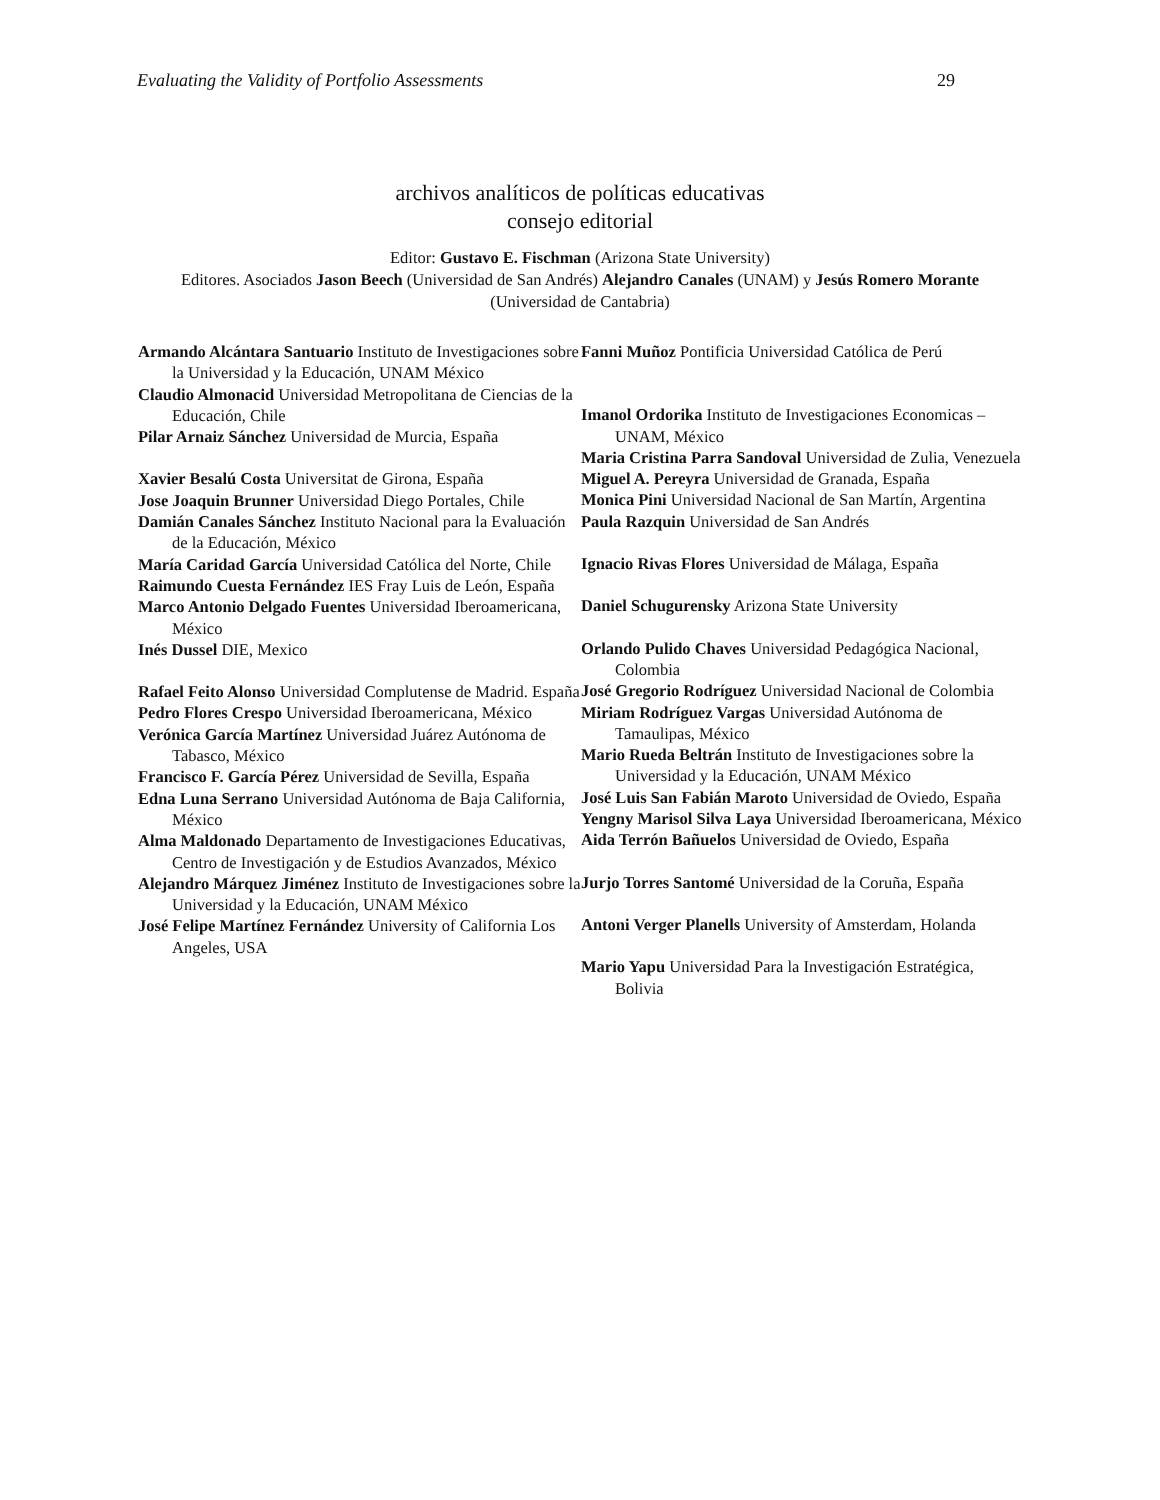Evaluating the Validity of Portfolio Assessments 29
archivos analíticos de políticas educativas
consejo editorial
Editor: Gustavo E. Fischman (Arizona State University)
Editores. Asociados Jason Beech (Universidad de San Andrés) Alejandro Canales (UNAM) y Jesús Romero Morante (Universidad de Cantabria)
Armando Alcántara Santuario Instituto de Investigaciones sobre la Universidad y la Educación, UNAM México
Claudio Almonacid Universidad Metropolitana de Ciencias de la Educación, Chile
Pilar Arnaiz Sánchez Universidad de Murcia, España
Xavier Besalú Costa Universitat de Girona, España
Jose Joaquin Brunner Universidad Diego Portales, Chile
Damián Canales Sánchez Instituto Nacional para la Evaluación de la Educación, México
María Caridad García Universidad Católica del Norte, Chile
Raimundo Cuesta Fernández IES Fray Luis de León, España
Marco Antonio Delgado Fuentes Universidad Iberoamericana, México
Inés Dussel DIE, Mexico
Rafael Feito Alonso Universidad Complutense de Madrid. España
Pedro Flores Crespo Universidad Iberoamericana, México
Verónica García Martínez Universidad Juárez Autónoma de Tabasco, México
Francisco F. García Pérez Universidad de Sevilla, España
Edna Luna Serrano Universidad Autónoma de Baja California, México
Alma Maldonado Departamento de Investigaciones Educativas, Centro de Investigación y de Estudios Avanzados, México
Alejandro Márquez Jiménez Instituto de Investigaciones sobre la Universidad y la Educación, UNAM México
José Felipe Martínez Fernández University of California Los Angeles, USA
Fanni Muñoz Pontificia Universidad Católica de Perú
Imanol Ordorika Instituto de Investigaciones Economicas – UNAM, México
Maria Cristina Parra Sandoval Universidad de Zulia, Venezuela
Miguel A. Pereyra Universidad de Granada, España
Monica Pini Universidad Nacional de San Martín, Argentina
Paula Razquin Universidad de San Andrés
Ignacio Rivas Flores Universidad de Málaga, España
Daniel Schugurensky Arizona State University
Orlando Pulido Chaves Universidad Pedagógica Nacional, Colombia
José Gregorio Rodríguez Universidad Nacional de Colombia
Miriam Rodríguez Vargas Universidad Autónoma de Tamaulipas, México
Mario Rueda Beltrán Instituto de Investigaciones sobre la Universidad y la Educación, UNAM México
José Luis San Fabián Maroto Universidad de Oviedo, España
Yengny Marisol Silva Laya Universidad Iberoamericana, México
Aida Terrón Bañuelos Universidad de Oviedo, España
Jurjo Torres Santomé Universidad de la Coruña, España
Antoni Verger Planells University of Amsterdam, Holanda
Mario Yapu Universidad Para la Investigación Estratégica, Bolivia